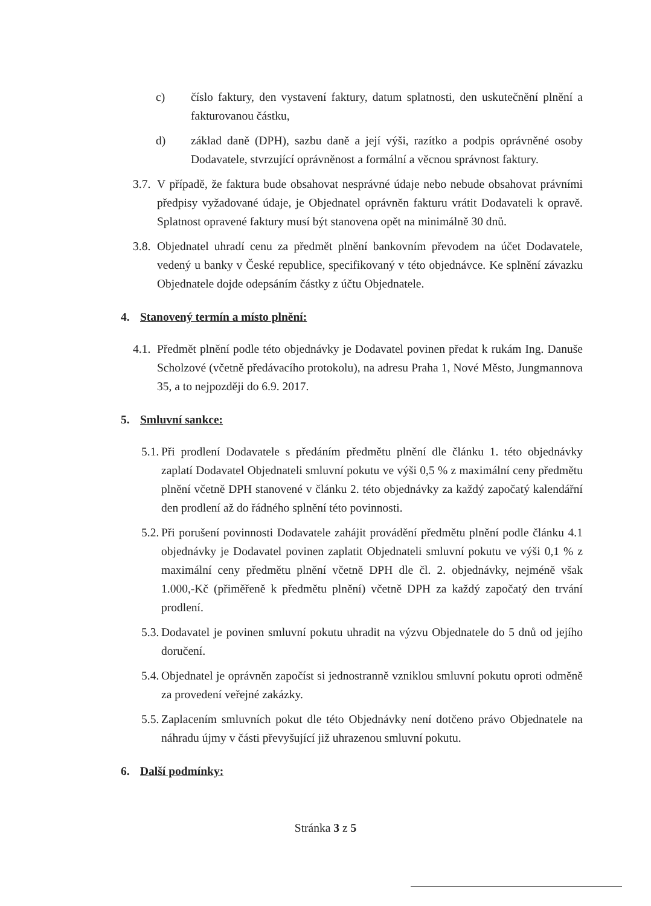c) číslo faktury, den vystavení faktury, datum splatnosti, den uskutečnění plnění a fakturovanou částku,
d) základ daně (DPH), sazbu daně a její výši, razítko a podpis oprávněné osoby Dodavatele, stvrzující oprávněnost a formální a věcnou správnost faktury.
3.7. V případě, že faktura bude obsahovat nesprávné údaje nebo nebude obsahovat právními předpisy vyžadované údaje, je Objednatel oprávněn fakturu vrátit Dodavateli k opravě. Splatnost opravené faktury musí být stanovena opět na minimálně 30 dnů.
3.8. Objednatel uhradí cenu za předmět plnění bankovním převodem na účet Dodavatele, vedený u banky v České republice, specifikovaný v této objednávce. Ke splnění závazku Objednatele dojde odepsáním částky z účtu Objednatele.
4. Stanovený termín a místo plnění:
4.1. Předmět plnění podle této objednávky je Dodavatel povinen předat k rukám Ing. Danuše Scholzové (včetně předávacího protokolu), na adresu Praha 1, Nové Město, Jungmannova 35, a to nejpozději do 6.9. 2017.
5. Smluvní sankce:
5.1. Při prodlení Dodavatele s předáním předmětu plnění dle článku 1. této objednávky zaplatí Dodavatel Objednateli smluvní pokutu ve výši 0,5 % z maximální ceny předmětu plnění včetně DPH stanovené v článku 2. této objednávky za každý započatý kalendářní den prodlení až do řádného splnění této povinnosti.
5.2. Při porušení povinnosti Dodavatele zahájit provádění předmětu plnění podle článku 4.1 objednávky je Dodavatel povinen zaplatit Objednateli smluvní pokutu ve výši 0,1 % z maximální ceny předmětu plnění včetně DPH dle čl. 2. objednávky, nejméně však 1.000,-Kč (přiměřeně k předmětu plnění) včetně DPH za každý započatý den trvání prodlení.
5.3. Dodavatel je povinen smluvní pokutu uhradit na výzvu Objednatele do 5 dnů od jejího doručení.
5.4. Objednatel je oprávněn započíst si jednostranně vzniklou smluvní pokutu oproti odměně za provedení veřejné zakázky.
5.5. Zaplacením smluvních pokut dle této Objednávky není dotčeno právo Objednatele na náhradu újmy v části převyšující již uhrazenou smluvní pokutu.
6. Další podmínky:
Stránka 3 z 5